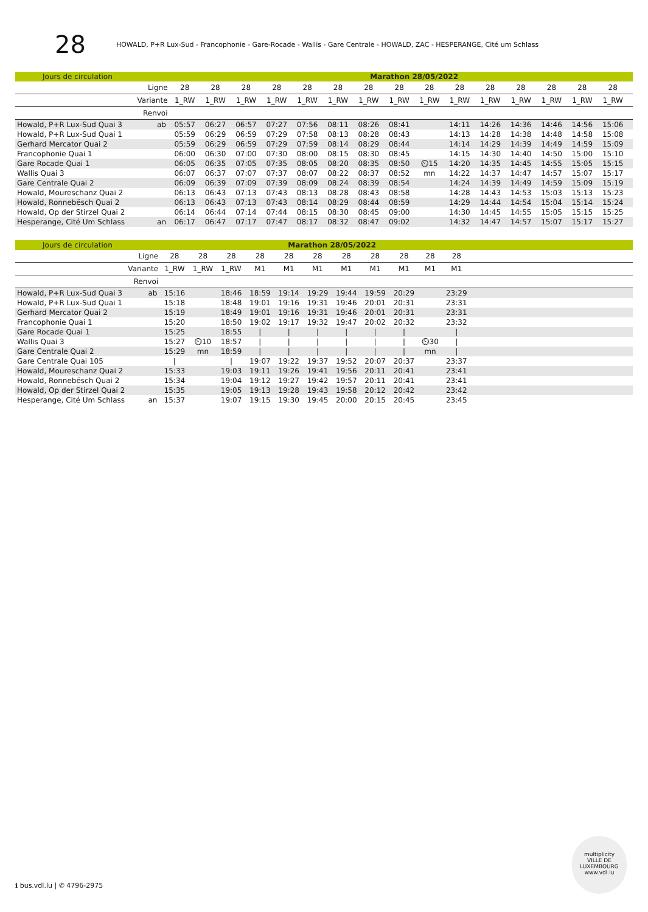28
HOWALD, P+R Lux-Sud - Francophonie - Gare-Rocade - Wallis - Gare Centrale - HOWALD, ZAC - HESPERANGE, Cité um Schlass
| Jours de circulation | | | | | | | | Marathon 28/05/2022 | | | | | | | | | |
| Ligne | | 28 | 28 | 28 | 28 | 28 | 28 | 28 | 28 | 28 | 28 | 28 | 28 | 28 | 28 | 28 | |
| Variante | | 1_RW | 1_RW | 1_RW | 1_RW | 1_RW | 1_RW | 1_RW | 1_RW | 1_RW | 1_RW | 1_RW | 1_RW | 1_RW | 1_RW | 1_RW | |
| Renvoi | | | | | | | | | | | | | | | | | |
| Howald, P+R Lux-Sud Quai 3 | ab | 05:57 | 06:27 | 06:57 | 07:27 | 07:56 | 08:11 | 08:26 | 08:41 | | 14:11 | 14:26 | 14:36 | 14:46 | 14:56 | 15:06 | |
| Howald, P+R Lux-Sud Quai 1 | | 05:59 | 06:29 | 06:59 | 07:29 | 07:58 | 08:13 | 08:28 | 08:43 | | 14:13 | 14:28 | 14:38 | 14:48 | 14:58 | 15:08 | |
| Gerhard Mercator Quai 2 | | 05:59 | 06:29 | 06:59 | 07:29 | 07:59 | 08:14 | 08:29 | 08:44 | | 14:14 | 14:29 | 14:39 | 14:49 | 14:59 | 15:09 | |
| Francophonie Quai 1 | | 06:00 | 06:30 | 07:00 | 07:30 | 08:00 | 08:15 | 08:30 | 08:45 | | 14:15 | 14:30 | 14:40 | 14:50 | 15:00 | 15:10 | |
| Gare Rocade Quai 1 | | 06:05 | 06:35 | 07:05 | 07:35 | 08:05 | 08:20 | 08:35 | 08:50 | ⏲15 | 14:20 | 14:35 | 14:45 | 14:55 | 15:05 | 15:15 | |
| Wallis Quai 3 | | 06:07 | 06:37 | 07:07 | 07:37 | 08:07 | 08:22 | 08:37 | 08:52 | mn | 14:22 | 14:37 | 14:47 | 14:57 | 15:07 | 15:17 | |
| Gare Centrale Quai 2 | | 06:09 | 06:39 | 07:09 | 07:39 | 08:09 | 08:24 | 08:39 | 08:54 | | 14:24 | 14:39 | 14:49 | 14:59 | 15:09 | 15:19 | |
| Howald, Moureschanz Quai 2 | | 06:13 | 06:43 | 07:13 | 07:43 | 08:13 | 08:28 | 08:43 | 08:58 | | 14:28 | 14:43 | 14:53 | 15:03 | 15:13 | 15:23 | |
| Howald, Ronnebësch Quai 2 | | 06:13 | 06:43 | 07:13 | 07:43 | 08:14 | 08:29 | 08:44 | 08:59 | | 14:29 | 14:44 | 14:54 | 15:04 | 15:14 | 15:24 | |
| Howald, Op der Stirzel Quai 2 | | 06:14 | 06:44 | 07:14 | 07:44 | 08:15 | 08:30 | 08:45 | 09:00 | | 14:30 | 14:45 | 14:55 | 15:05 | 15:15 | 15:25 | |
| Hesperange, Cité Um Schlass | an | 06:17 | 06:47 | 07:17 | 07:47 | 08:17 | 08:32 | 08:47 | 09:02 | | 14:32 | 14:47 | 14:57 | 15:07 | 15:17 | 15:27 | |
| Jours de circulation | | | | | | Marathon 28/05/2022 | | | | | | | |
| Ligne | | 28 | 28 | 28 | 28 | 28 | 28 | 28 | 28 | 28 | 28 | 28 | |
| Variante | | 1_RW | 1_RW | 1_RW | M1 | M1 | M1 | M1 | M1 | M1 | M1 | M1 | |
| Renvoi | | | | | | | | | | | | | |
| Howald, P+R Lux-Sud Quai 3 | ab | 15:16 | | 18:46 | 18:59 | 19:14 | 19:29 | 19:44 | 19:59 | 20:29 | | 23:29 | |
| Howald, P+R Lux-Sud Quai 1 | | 15:18 | | 18:48 | 19:01 | 19:16 | 19:31 | 19:46 | 20:01 | 20:31 | | 23:31 | |
| Gerhard Mercator Quai 2 | | 15:19 | | 18:49 | 19:01 | 19:16 | 19:31 | 19:46 | 20:01 | 20:31 | | 23:31 | |
| Francophonie Quai 1 | | 15:20 | | 18:50 | 19:02 | 19:17 | 19:32 | 19:47 | 20:02 | 20:32 | | 23:32 | |
| Gare Rocade Quai 1 | | 15:25 | | 18:55 | / | / | / | / | / | / | | / | |
| Wallis Quai 3 | | 15:27 | ⏲10 | 18:57 | / | / | / | / | / | / | ⏲30 | / | |
| Gare Centrale Quai 2 | | 15:29 | mn | 18:59 | / | / | / | / | / | / | mn | / | |
| Gare Centrale Quai 105 | | / | | / | 19:07 | 19:22 | 19:37 | 19:52 | 20:07 | 20:37 | | 23:37 | |
| Howald, Moureschanz Quai 2 | | 15:33 | | 19:03 | 19:11 | 19:26 | 19:41 | 19:56 | 20:11 | 20:41 | | 23:41 | |
| Howald, Ronnebësch Quai 2 | | 15:34 | | 19:04 | 19:12 | 19:27 | 19:42 | 19:57 | 20:11 | 20:41 | | 23:41 | |
| Howald, Op der Stirzel Quai 2 | | 15:35 | | 19:05 | 19:13 | 19:28 | 19:43 | 19:58 | 20:12 | 20:42 | | 23:42 | |
| Hesperange, Cité Um Schlass | an | 15:37 | | 19:07 | 19:15 | 19:30 | 19:45 | 20:00 | 20:15 | 20:45 | | 23:45 | |
ℹ bus.vdl.lu | ✆ 4796-2975
multiplicity
VILLE DE
LUXEMBOURG
www.vdl.lu